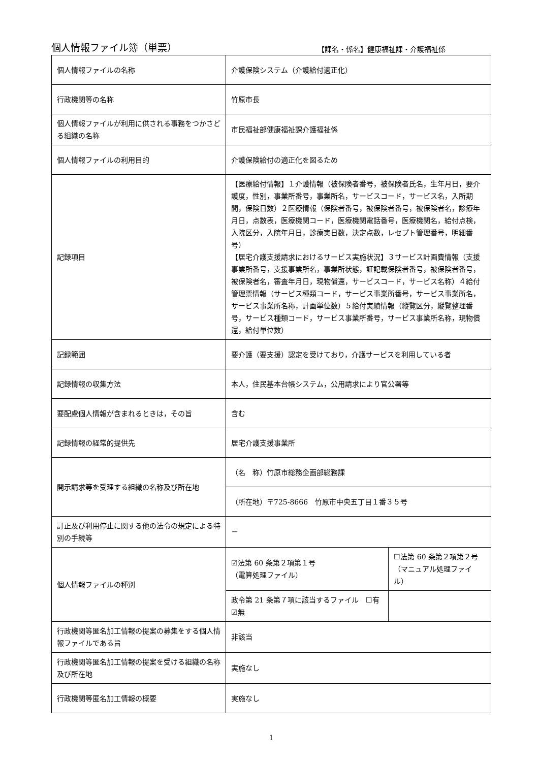個人情報ファイル簿（単票）
【課名・係名】健康福祉課・介護福祉係
| 個人情報ファイルの名称 | 介護保険システム（介護給付適正化） | |
| 行政機関等の名称 | 竹原市長 | |
| 個人情報ファイルが利用に供される事務をつかさどる組織の名称 | 市民福祉部健康福祉課介護福祉係 | |
| 個人情報ファイルの利用目的 | 介護保険給付の適正化を図るため | |
| 記録項目 | 【医療給付情報】１介護情報（被保険者番号，被保険者氏名，生年月日，要介護度，性別，事業所番号，事業所名，サービスコード，サービス名，入所期間，保険日数）２医療情報（保険者番号，被保険者番号，被保険者名，診療年月日，点数表，医療機関コード，医療機関電話番号，医療機関名，給付点検，入院区分，入院年月日，診療実日数，決定点数，レセプト管理番号，明細番号） 【居宅介護支援請求におけるサービス実施状況】３サービス計画費情報（支援事業所番号，支援事業所名，事業所状態，証記載保険者番号，被保険者番号，被保険者名，審査年月日，現物償還，サービスコード，サービス名称）４給付管理票情報（サービス種類コード，サービス事業所番号，サービス事業所名，サービス事業所名称，計画単位数）５給付実績情報（縦覧区分，縦覧整理番号，サービス種類コード，サービス事業所番号，サービス事業所名称，現物償還，給付単位数） | |
| 記録範囲 | 要介護（要支援）認定を受けており，介護サービスを利用している者 | |
| 記録情報の収集方法 | 本人，住民基本台帳システム，公用請求により官公署等 | |
| 要配慮個人情報が含まれるときは，その旨 | 含む | |
| 記録情報の経常的提供先 | 居宅介護支援事業所 | |
| 開示請求等を受理する組織の名称及び所在地 | （名 称）竹原市総務企画部総務課 | |
| | （所在地）〒725-8666 竹原市中央五丁目１番３５号 | |
| 訂正及び利用停止に関する他の法令の規定による特別の手続等 | － | |
| 個人情報ファイルの種別 | ☑法第 60 条第２項第１号 （電算処理ファイル） | ☐法第 60 条第２項第２号 （マニュアル処理ファイル） |
| | 政令第 21 条第７項に該当するファイル ☐有 ☑無 | |
| 行政機関等匿名加工情報の提案の募集をする個人情報ファイルである旨 | 非該当 | |
| 行政機関等匿名加工情報の提案を受ける組織の名称及び所在地 | 実施なし | |
| 行政機関等匿名加工情報の概要 | 実施なし | |
1